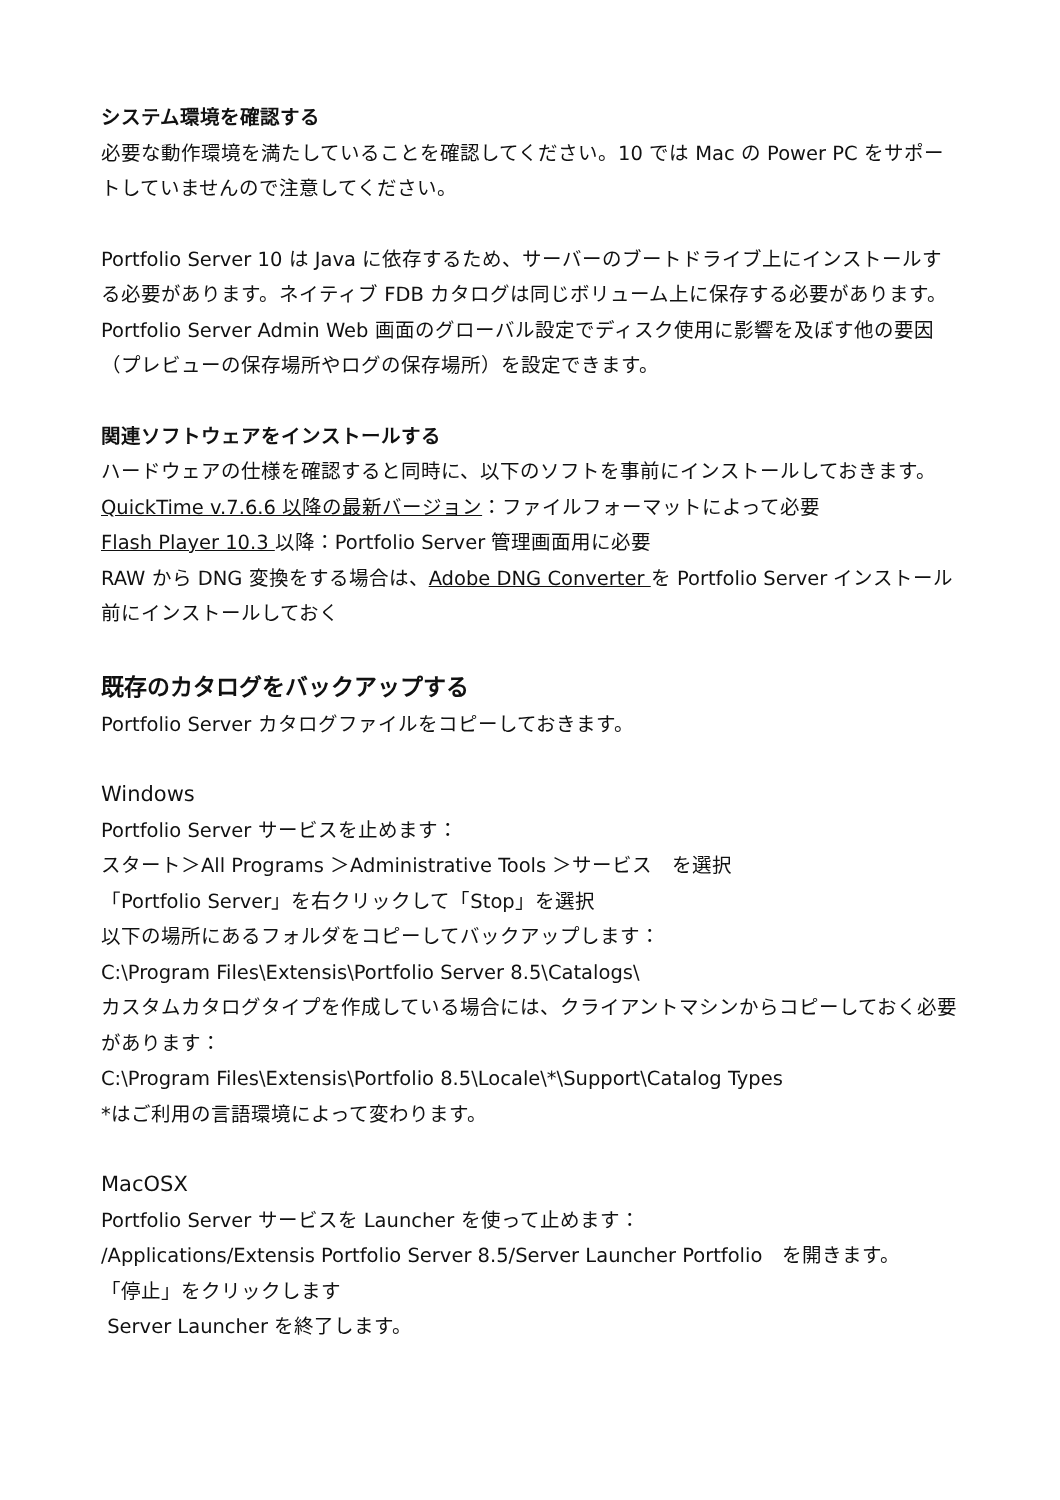システム環境を確認する
必要な動作環境を満たしていることを確認してください。10 では Mac の Power PC をサポートしていませんので注意してください。
Portfolio Server 10 は Java に依存するため、サーバーのブートドライブ上にインストールする必要があります。ネイティブ FDB カタログは同じボリューム上に保存する必要があります。Portfolio Server Admin Web 画面のグローバル設定でディスク使用に影響を及ぼす他の要因（プレビューの保存場所やログの保存場所）を設定できます。
関連ソフトウェアをインストールする
ハードウェアの仕様を確認すると同時に、以下のソフトを事前にインストールしておきます。
QuickTime v.7.6.6 以降の最新バージョン：ファイルフォーマットによって必要
Flash Player 10.3 以降：Portfolio Server 管理画面用に必要
RAW から DNG 変換をする場合は、Adobe DNG Converter を Portfolio Server インストール前にインストールしておく
既存のカタログをバックアップする
Portfolio Server カタログファイルをコピーしておきます。
Windows
Portfolio Server サービスを止めます：
スタート＞All Programs ＞Administrative Tools ＞サービス　を選択
「Portfolio Server」を右クリックして「Stop」を選択
以下の場所にあるフォルダをコピーしてバックアップします：
C:\Program Files\Extensis\Portfolio Server 8.5\Catalogs\
カスタムカタログタイプを作成している場合には、クライアントマシンからコピーしておく必要があります：
C:\Program Files\Extensis\Portfolio 8.5\Locale\*\Support\Catalog Types
*はご利用の言語環境によって変わります。
MacOSX
Portfolio Server サービスを Launcher を使って止めます：
/Applications/Extensis Portfolio Server 8.5/Server Launcher Portfolio　を開きます。
「停止」をクリックします
Server Launcher を終了します。